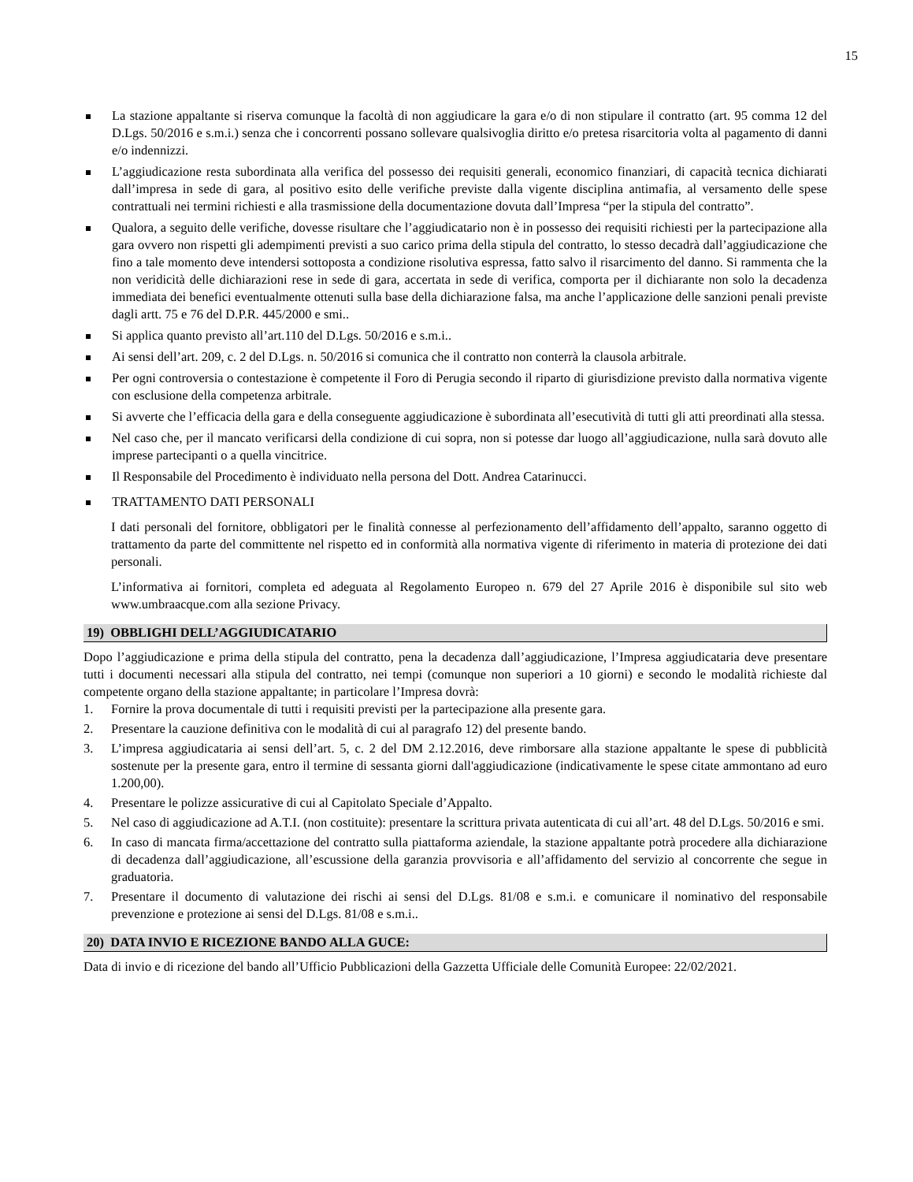15
La stazione appaltante si riserva comunque la facoltà di non aggiudicare la gara e/o di non stipulare il contratto (art. 95 comma 12 del D.Lgs. 50/2016 e s.m.i.) senza che i concorrenti possano sollevare qualsivoglia diritto e/o pretesa risarcitoria volta al pagamento di danni e/o indennizzi.
L’aggiudicazione resta subordinata alla verifica del possesso dei requisiti generali, economico finanziari, di capacità tecnica dichiarati dall’impresa in sede di gara, al positivo esito delle verifiche previste dalla vigente disciplina antimafia, al versamento delle spese contrattuali nei termini richiesti e alla trasmissione della documentazione dovuta dall’Impresa “per la stipula del contratto”.
Qualora, a seguito delle verifiche, dovesse risultare che l’aggiudicatario non è in possesso dei requisiti richiesti per la partecipazione alla gara ovvero non rispetti gli adempimenti previsti a suo carico prima della stipula del contratto, lo stesso decadrà dall’aggiudicazione che fino a tale momento deve intendersi sottoposta a condizione risolutiva espressa, fatto salvo il risarcimento del danno. Si rammenta che la non veridicità delle dichiarazioni rese in sede di gara, accertata in sede di verifica, comporta per il dichiarante non solo la decadenza immediata dei benefici eventualmente ottenuti sulla base della dichiarazione falsa, ma anche l’applicazione delle sanzioni penali previste dagli artt. 75 e 76 del D.P.R. 445/2000 e smi..
Si applica quanto previsto all’art.110 del D.Lgs. 50/2016 e s.m.i..
Ai sensi dell’art. 209, c. 2 del D.Lgs. n. 50/2016 si comunica che il contratto non conterrà la clausola arbitrale.
Per ogni controversia o contestazione è competente il Foro di Perugia secondo il riparto di giurisdizione previsto dalla normativa vigente con esclusione della competenza arbitrale.
Si avverte che l’efficacia della gara e della conseguente aggiudicazione è subordinata all’esecutività di tutti gli atti preordinati alla stessa.
Nel caso che, per il mancato verificarsi della condizione di cui sopra, non si potesse dar luogo all’aggiudicazione, nulla sarà dovuto alle imprese partecipanti o a quella vincitrice.
Il Responsabile del Procedimento è individuato nella persona del Dott. Andrea Catarinucci.
TRATTAMENTO DATI PERSONALI
I dati personali del fornitore, obbligatori per le finalità connesse al perfezionamento dell’affidamento dell’appalto, saranno oggetto di trattamento da parte del committente nel rispetto ed in conformità alla normativa vigente di riferimento in materia di protezione dei dati personali.
L’informativa ai fornitori, completa ed adeguata al Regolamento Europeo n. 679 del 27 Aprile 2016 è disponibile sul sito web www.umbraacque.com alla sezione Privacy.
19) OBBLIGHI DELL’AGGIUDICATARIO
Dopo l’aggiudicazione e prima della stipula del contratto, pena la decadenza dall’aggiudicazione, l’Impresa aggiudicataria deve presentare tutti i documenti necessari alla stipula del contratto, nei tempi (comunque non superiori a 10 giorni) e secondo le modalità richieste dal competente organo della stazione appaltante; in particolare l’Impresa dovrà:
1. Fornire la prova documentale di tutti i requisiti previsti per la partecipazione alla presente gara.
2. Presentare la cauzione definitiva con le modalità di cui al paragrafo 12) del presente bando.
3. L’impresa aggiudicataria ai sensi dell’art. 5, c. 2 del DM 2.12.2016, deve rimborsare alla stazione appaltante le spese di pubblicità sostenute per la presente gara, entro il termine di sessanta giorni dall'aggiudicazione (indicativamente le spese citate ammontano ad euro 1.200,00).
4. Presentare le polizze assicurative di cui al Capitolato Speciale d’Appalto.
5. Nel caso di aggiudicazione ad A.T.I. (non costituite): presentare la scrittura privata autenticata di cui all’art. 48 del D.Lgs. 50/2016 e smi.
6. In caso di mancata firma/accettazione del contratto sulla piattaforma aziendale, la stazione appaltante potrà procedere alla dichiarazione di decadenza dall’aggiudicazione, all’escussione della garanzia provvisoria e all’affidamento del servizio al concorrente che segue in graduatoria.
7. Presentare il documento di valutazione dei rischi ai sensi del D.Lgs. 81/08 e s.m.i. e comunicare il nominativo del responsabile prevenzione e protezione ai sensi del D.Lgs. 81/08 e s.m.i..
20) DATA INVIO E RICEZIONE BANDO ALLA GUCE:
Data di invio e di ricezione del bando all’Ufficio Pubblicazioni della Gazzetta Ufficiale delle Comunità Europee: 22/02/2021.